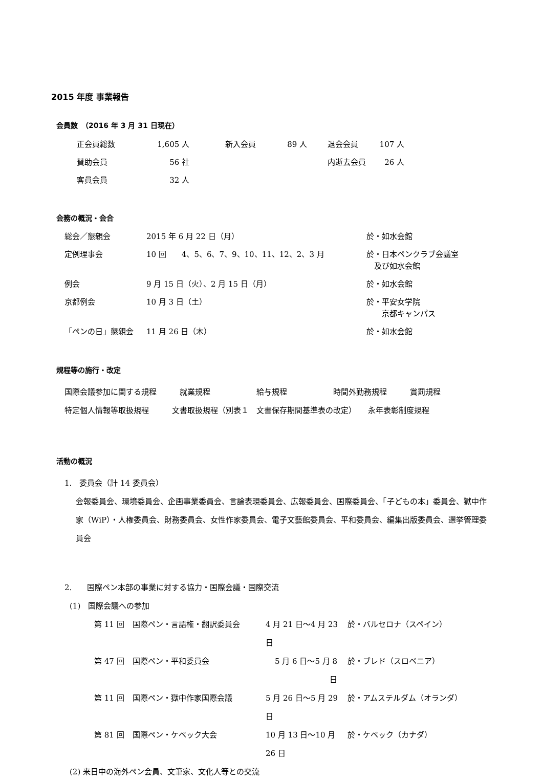2015 年度 事業報告
会員数　（2016 年 3 月 31 日現在）
| 正会員総数 | 1,605 人 | | 新入会員 | 89 人 | | 退会会員 | 107 人 |
| 賛助会員 | 56 社 | | | | | 内逝去会員 | 26 人 |
| 客員会員 | 32 人 | | | | | | |
会務の概況・会合
| 総会／懇親会 | 2015 年 6 月 22 日（月） | 於・如水会館 |
| 定例理事会 | 10 回 4、5、6、7、9、10、11、12、2、3 月 | 於・日本ペンクラブ会議室 及び如水会館 |
| 例会 | 9 月 15 日（火）、2 月 15 日（月） | 於・如水会館 |
| 京都例会 | 10 月 3 日（土） | 於・平安女学院 京都キャンパス |
| 「ペンの日」懇親会 | 11 月 26 日（木） | 於・如水会館 |
規程等の施行・改定
国際会議参加に関する規程　　　就業規程　　　　　　給与規程　　　　　　時間外勤務規程　　　賞罰規程
特定個人情報等取扱規程　　　文書取扱規程（別表１　文書保存期間基準表の改定）　　永年表彰制度規程
活動の概況
1.　委員会（計 14 委員会）
会報委員会、環境委員会、企画事業委員会、言論表現委員会、広報委員会、国際委員会、「子どもの本」委員会、獄中作家（WiP）・人権委員会、財務委員会、女性作家委員会、電子文藝館委員会、平和委員会、編集出版委員会、選挙管理委員会
2.　　国際ペン本部の事業に対する協力・国際会議・国際交流
(1)　国際会議への参加
| 第 11 回 | 国際ペン・言語権・翻訳委員会 | 4 月 21 日～4 月 23 日 | 於・バルセロナ（スペイン） |
| 第 47 回 | 国際ペン・平和委員会 | 5 月 6 日～5 月 8 日 | 於・ブレド（スロベニア） |
| 第 11 回 | 国際ペン・獄中作家国際会議 | 5 月 26 日～5 月 29 日 | 於・アムステルダム（オランダ） |
| 第 81 回 | 国際ペン・ケベック大会 | 10 月 13 日～10 月 26 日 | 於・ケベック（カナダ） |
(2) 来日中の海外ペン会員、文筆家、文化人等との交流